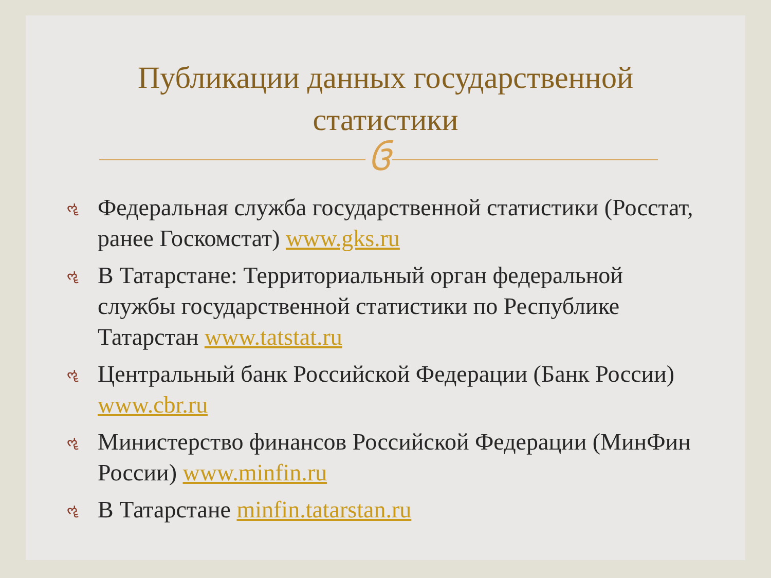Публикации данных государственной
статистики
ઉ
ૡ Федеральная служба государственной статистики (Росстат, ранее Госкомстат) www.gks.ru
ૡ В Татарстане: Территориальный орган федеральной службы государственной статистики по Республике Татарстан www.tatstat.ru
ૡ Центральный банк Российской Федерации (Банк России) www.cbr.ru
ૡ Министерство финансов Российской Федерации (МинФин России) www.minfin.ru
ૡ В Татарстане minfin.tatarstan.ru